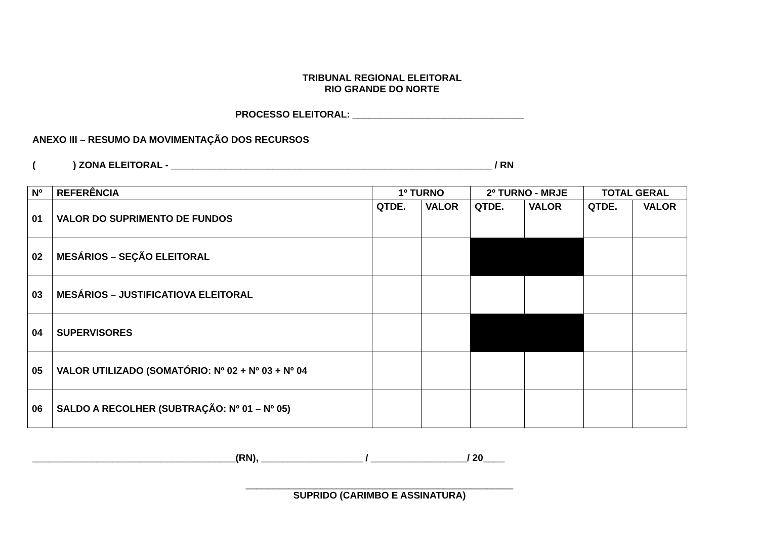TRIBUNAL REGIONAL ELEITORAL
RIO GRANDE DO NORTE
PROCESSO ELEITORAL: ________________________________
ANEXO III – RESUMO DA MOVIMENTAÇÃO DOS RECURSOS
( ) ZONA ELEITORAL - ____________________________________________________________ / RN
| Nº | REFERÊNCIA | 1º TURNO | | 2º TURNO - MRJE | | TOTAL GERAL | |
| --- | --- | --- | --- | --- | --- | --- | --- |
| 01 | VALOR DO SUPRIMENTO DE FUNDOS | QTDE. | VALOR | QTDE. | VALOR | QTDE. | VALOR |
| 02 | MESÁRIOS – SEÇÃO ELEITORAL | | | | | | |
| 03 | MESÁRIOS – JUSTIFICATIOVA ELEITORAL | | | | | | |
| 04 | SUPERVISORES | | | | | | |
| 05 | VALOR UTILIZADO (SOMATÓRIO: Nº 02 + Nº 03 + Nº 04 | | | | | | |
| 06 | SALDO A RECOLHER (SUBTRAÇÃO: Nº 01 – Nº 05) | | | | | | |
______________________________________(RN), ___________________ / __________________/ 20____
__________________________________________________
SUPRIDO (CARIMBO E ASSINATURA)